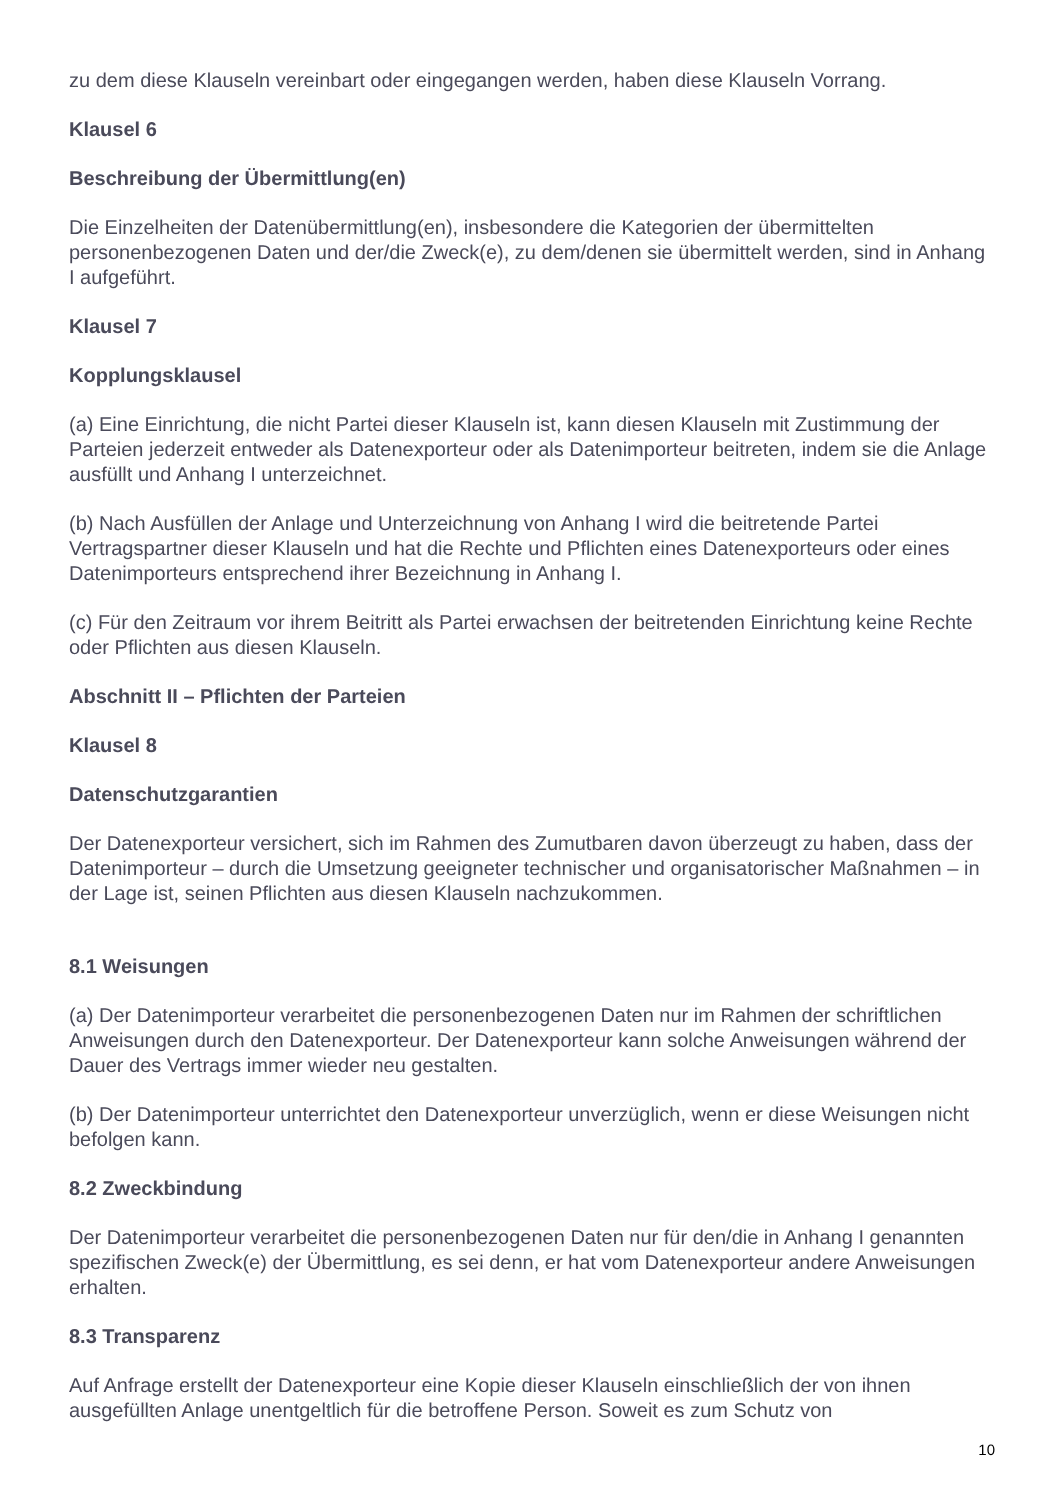zu dem diese Klauseln vereinbart oder eingegangen werden, haben diese Klauseln Vorrang.
Klausel 6
Beschreibung der Übermittlung(en)
Die Einzelheiten der Datenübermittlung(en), insbesondere die Kategorien der übermittelten personenbezogenen Daten und der/die Zweck(e), zu dem/denen sie übermittelt werden, sind in Anhang I aufgeführt.
Klausel 7
Kopplungsklausel
(a) Eine Einrichtung, die nicht Partei dieser Klauseln ist, kann diesen Klauseln mit Zustimmung der Parteien jederzeit entweder als Datenexporteur oder als Datenimporteur beitreten, indem sie die Anlage ausfüllt und Anhang I unterzeichnet.
(b) Nach Ausfüllen der Anlage und Unterzeichnung von Anhang I wird die beitretende Partei Vertragspartner dieser Klauseln und hat die Rechte und Pflichten eines Datenexporteurs oder eines Datenimporteurs entsprechend ihrer Bezeichnung in Anhang I.
(c) Für den Zeitraum vor ihrem Beitritt als Partei erwachsen der beitretenden Einrichtung keine Rechte oder Pflichten aus diesen Klauseln.
Abschnitt II – Pflichten der Parteien
Klausel 8
Datenschutzgarantien
Der Datenexporteur versichert, sich im Rahmen des Zumutbaren davon überzeugt zu haben, dass der Datenimporteur – durch die Umsetzung geeigneter technischer und organisatorischer Maßnahmen – in der Lage ist, seinen Pflichten aus diesen Klauseln nachzukommen.
8.1 Weisungen
(a) Der Datenimporteur verarbeitet die personenbezogenen Daten nur im Rahmen der schriftlichen Anweisungen durch den Datenexporteur. Der Datenexporteur kann solche Anweisungen während der Dauer des Vertrags immer wieder neu gestalten.
(b) Der Datenimporteur unterrichtet den Datenexporteur unverzüglich, wenn er diese Weisungen nicht befolgen kann.
8.2 Zweckbindung
Der Datenimporteur verarbeitet die personenbezogenen Daten nur für den/die in Anhang I genannten spezifischen Zweck(e) der Übermittlung, es sei denn, er hat vom Datenexporteur andere Anweisungen erhalten.
8.3 Transparenz
Auf Anfrage erstellt der Datenexporteur eine Kopie dieser Klauseln einschließlich der von ihnen ausgefüllten Anlage unentgeltlich für die betroffene Person. Soweit es zum Schutz von
10